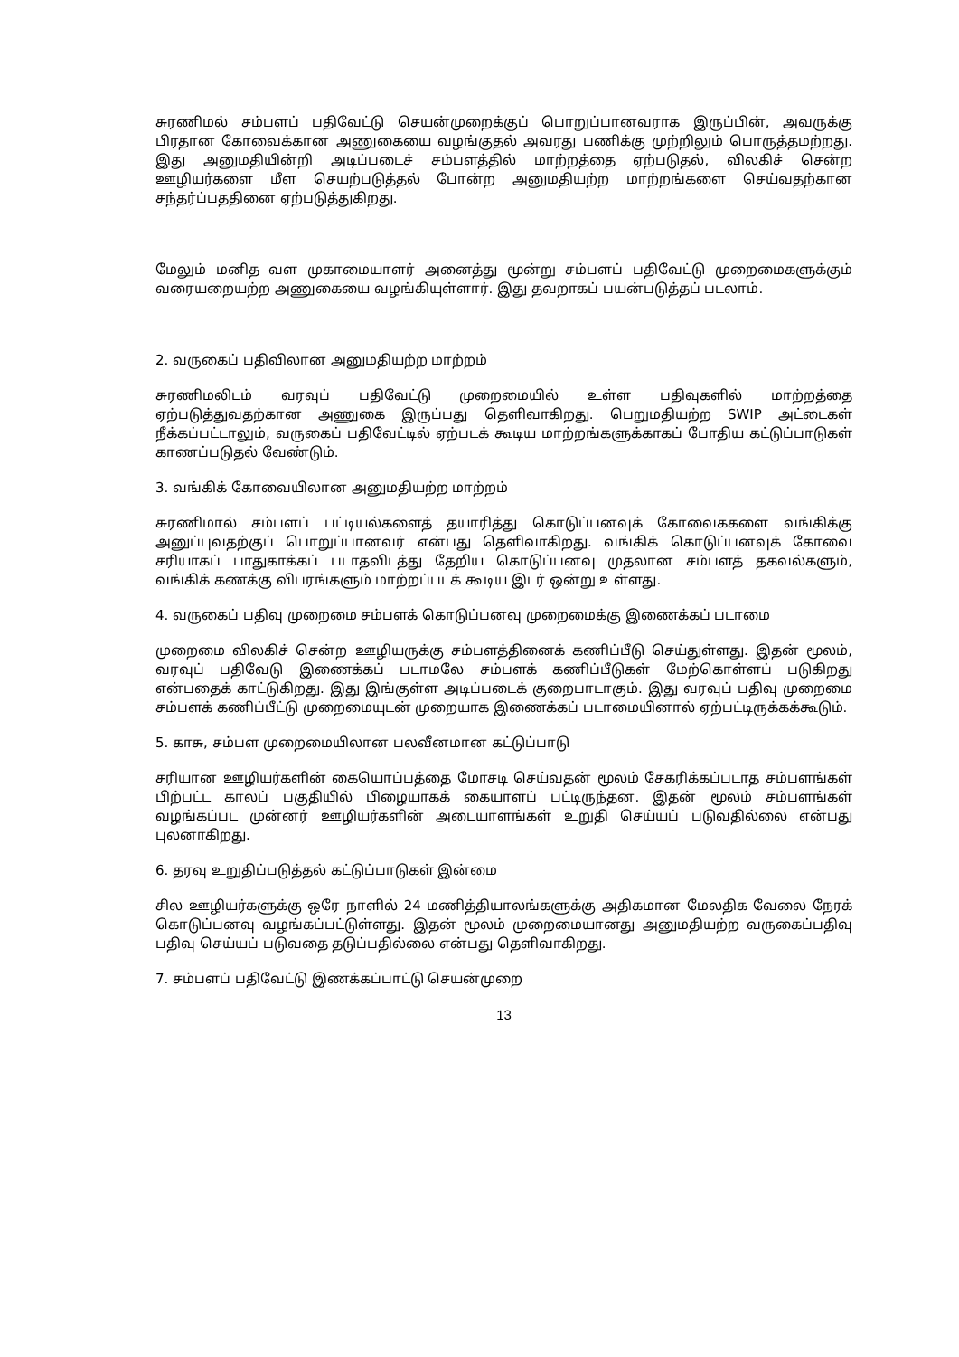சுரணிமல் சம்பளப் பதிவேட்டு செயன்முறைக்குப் பொறுப்பானவராக இருப்பின், அவருக்கு பிரதான கோவைக்கான அணுகையை வழங்குதல் அவரது பணிக்கு முற்றிலும் பொருத்தமற்றது. இது அனுமதியின்றி அடிப்படைச் சம்பளத்தில் மாற்றத்தை ஏற்படுதல், விலகிச் சென்ற ஊழியர்களை மீள செயற்படுத்தல் போன்ற அனுமதியற்ற மாற்றங்களை செய்வதற்கான சந்தர்ப்பததினை ஏற்படுத்துகிறது.
மேலும் மனித வள முகாமையாளர் அனைத்து மூன்று சம்பளப் பதிவேட்டு முறைமைகளுக்கும் வரையறையற்ற அணுகையை வழங்கியுள்ளார். இது தவறாகப் பயன்படுத்தப் படலாம்.
2. வருகைப் பதிவிலான அனுமதியற்ற மாற்றம்
சுரணிமலிடம் வரவுப் பதிவேட்டு முறைமையில் உள்ள பதிவுகளில் மாற்றத்தை ஏற்படுத்துவதற்கான அணுகை இருப்பது தெளிவாகிறது. பெறுமதியற்ற SWIP அட்டைகள் நீக்கப்பட்டாலும், வருகைப் பதிவேட்டில் ஏற்படக் கூடிய மாற்றங்களுக்காகப் போதிய கட்டுப்பாடுகள் காணப்படுதல் வேண்டும்.
3. வங்கிக் கோவையிலான அனுமதியற்ற மாற்றம்
சுரணிமால் சம்பளப் பட்டியல்களைத் தயாரித்து கொடுப்பனவுக் கோவைககளை வங்கிக்கு அனுப்புவதற்குப் பொறுப்பானவர் என்பது தெளிவாகிறது. வங்கிக் கொடுப்பனவுக் கோவை சரியாகப் பாதுகாக்கப் படாதவிடத்து தேறிய கொடுப்பனவு முதலான சம்பளத் தகவல்களும், வங்கிக் கணக்கு விபரங்களும் மாற்றப்படக் கூடிய இடர் ஒன்று உள்ளது.
4. வருகைப் பதிவு முறைமை சம்பளக் கொடுப்பனவு முறைமைக்கு இணைக்கப் படாமை
முறைமை விலகிச் சென்ற ஊழியருக்கு சம்பளத்தினைக் கணிப்பீடு செய்துள்ளது. இதன் மூலம், வரவுப் பதிவேடு இணைக்கப் படாமலே சம்பளக் கணிப்பீடுகள் மேற்கொள்ளப் படுகிறது என்பதைக் காட்டுகிறது. இது இங்குள்ள அடிப்படைக் குறைபாடாகும். இது வரவுப் பதிவு முறைமை சம்பளக் கணிப்பீட்டு முறைமையுடன் முறையாக இணைக்கப் படாமையினால் ஏற்பட்டிருக்கக்கூடும்.
5. காசு, சம்பள முறைமையிலான பலவீனமான கட்டுப்பாடு
சரியான ஊழியர்களின் கையொப்பத்தை மோசடி செய்வதன் மூலம் சேகரிக்கப்படாத சம்பளங்கள் பிற்பட்ட காலப் பகுதியில் பிழையாகக் கையாளப் பட்டிருந்தன. இதன் மூலம் சம்பளங்கள் வழங்கப்பட முன்னர் ஊழியர்களின் அடையாளங்கள் உறுதி செய்யப் படுவதில்லை என்பது புலனாகிறது.
6. தரவு உறுதிப்படுத்தல் கட்டுப்பாடுகள் இன்மை
சில ஊழியர்களுக்கு ஒரே நாளில் 24 மணித்தியாலங்களுக்கு அதிகமான மேலதிக வேலை நேரக் கொடுப்பனவு வழங்கப்பட்டுள்ளது. இதன் மூலம் முறைமையானது அனுமதியற்ற வருகைப்பதிவு பதிவு செய்யப் படுவதை தடுப்பதில்லை என்பது தெளிவாகிறது.
7. சம்பளப் பதிவேட்டு இணக்கப்பாட்டு செயன்முறை
13